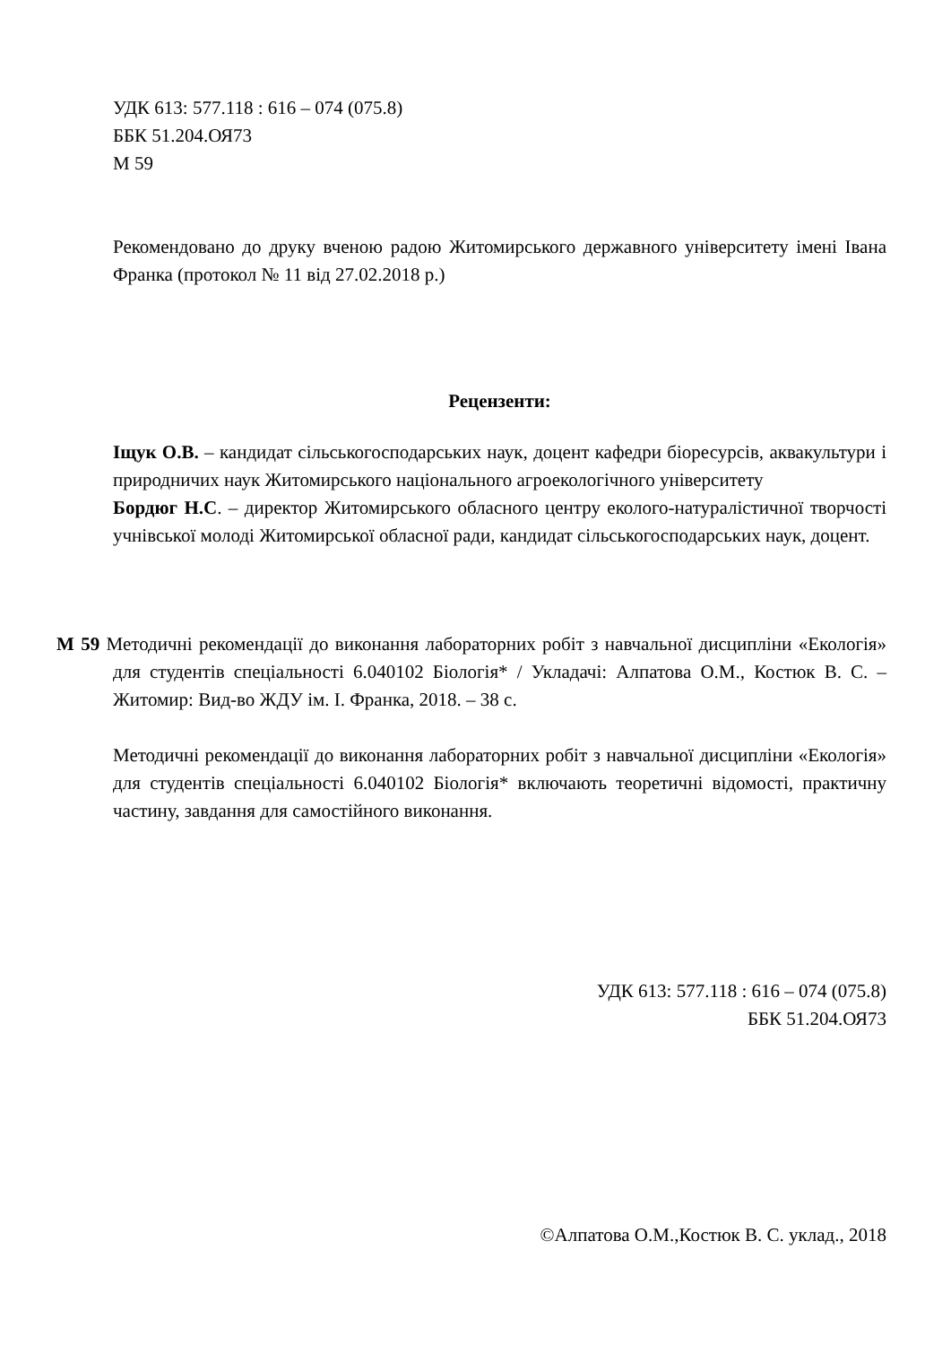УДК 613: 577.118 : 616 – 074 (075.8)
ББК 51.204.ОЯ73
М 59
Рекомендовано до друку вченою радою Житомирського державного університету імені Івана Франка (протокол № 11 від 27.02.2018 р.)
Рецензенти:
Іщук О.В. – кандидат сільськогосподарських наук, доцент кафедри біоресурсів, аквакультури і природничих наук Житомирського національного агроекологічного університету
Бордюг Н.С. – директор Житомирського обласного центру еколого-натуралістичної творчості учнівської молоді Житомирської обласної ради, кандидат сільськогосподарських наук, доцент.
М 59 Методичні рекомендації до виконання лабораторних робіт з навчальної дисципліни «Екологія» для студентів спеціальності 6.040102 Біологія* / Укладачі: Алпатова О.М., Костюк В. С. – Житомир: Вид-во ЖДУ ім. І. Франка, 2018. – 38 с.
Методичні рекомендації до виконання лабораторних робіт з навчальної дисципліни «Екологія» для студентів спеціальності 6.040102 Біологія* включають теоретичні відомості, практичну частину, завдання для самостійного виконання.
УДК 613: 577.118 : 616 – 074 (075.8)
ББК 51.204.ОЯ73
©Алпатова О.М.,Костюк В. С. уклад., 2018